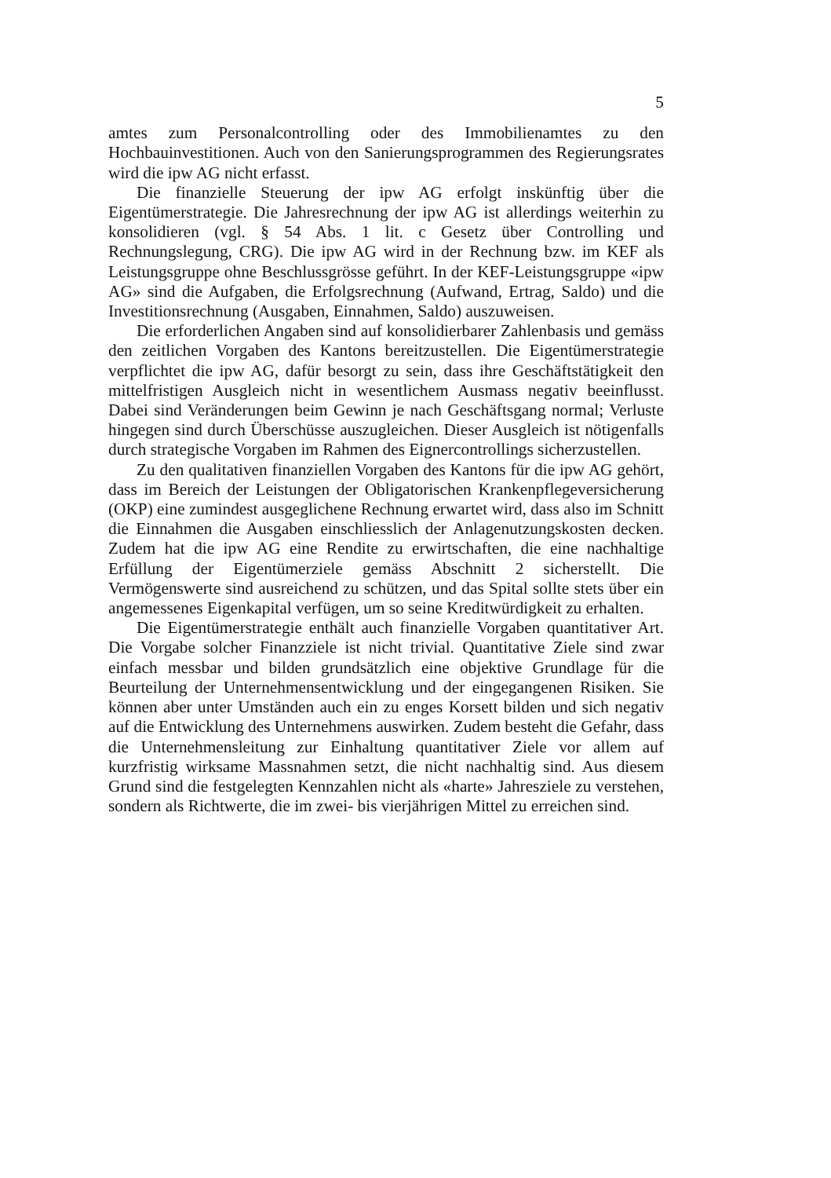5
amtes zum Personalcontrolling oder des Immobilienamtes zu den Hochbauinvestitionen. Auch von den Sanierungsprogrammen des Regierungsrates wird die ipw AG nicht erfasst.
Die finanzielle Steuerung der ipw AG erfolgt inskünftig über die Eigentümerstrategie. Die Jahresrechnung der ipw AG ist allerdings weiterhin zu konsolidieren (vgl. § 54 Abs. 1 lit. c Gesetz über Controlling und Rechnungslegung, CRG). Die ipw AG wird in der Rechnung bzw. im KEF als Leistungsgruppe ohne Beschlussgrösse geführt. In der KEF-Leistungsgruppe «ipw AG» sind die Aufgaben, die Erfolgsrechnung (Aufwand, Ertrag, Saldo) und die Investitionsrechnung (Ausgaben, Einnahmen, Saldo) auszuweisen.
Die erforderlichen Angaben sind auf konsolidierbarer Zahlenbasis und gemäss den zeitlichen Vorgaben des Kantons bereitzustellen. Die Eigentümerstrategie verpflichtet die ipw AG, dafür besorgt zu sein, dass ihre Geschäftstätigkeit den mittelfristigen Ausgleich nicht in wesentlichem Ausmass negativ beeinflusst. Dabei sind Veränderungen beim Gewinn je nach Geschäftsgang normal; Verluste hingegen sind durch Überschüsse auszugleichen. Dieser Ausgleich ist nötigenfalls durch strategische Vorgaben im Rahmen des Eignercontrollings sicherzustellen.
Zu den qualitativen finanziellen Vorgaben des Kantons für die ipw AG gehört, dass im Bereich der Leistungen der Obligatorischen Krankenpflegeversicherung (OKP) eine zumindest ausgeglichene Rechnung erwartet wird, dass also im Schnitt die Einnahmen die Ausgaben einschliesslich der Anlagenutzungskosten decken. Zudem hat die ipw AG eine Rendite zu erwirtschaften, die eine nachhaltige Erfüllung der Eigentümerziele gemäss Abschnitt 2 sicherstellt. Die Vermögenswerte sind ausreichend zu schützen, und das Spital sollte stets über ein angemessenes Eigenkapital verfügen, um so seine Kreditwürdigkeit zu erhalten.
Die Eigentümerstrategie enthält auch finanzielle Vorgaben quantitativer Art. Die Vorgabe solcher Finanzziele ist nicht trivial. Quantitative Ziele sind zwar einfach messbar und bilden grundsätzlich eine objektive Grundlage für die Beurteilung der Unternehmensentwicklung und der eingegangenen Risiken. Sie können aber unter Umständen auch ein zu enges Korsett bilden und sich negativ auf die Entwicklung des Unternehmens auswirken. Zudem besteht die Gefahr, dass die Unternehmensleitung zur Einhaltung quantitativer Ziele vor allem auf kurzfristig wirksame Massnahmen setzt, die nicht nachhaltig sind. Aus diesem Grund sind die festgelegten Kennzahlen nicht als «harte» Jahresziele zu verstehen, sondern als Richtwerte, die im zwei- bis vierjährigen Mittel zu erreichen sind.